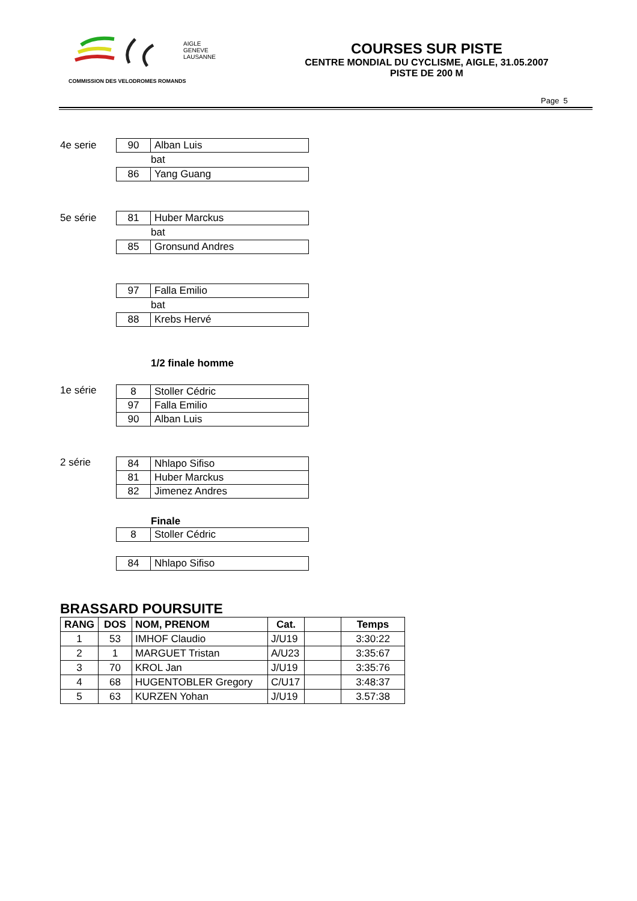AIGLE
GENEVE
LAUSANNE
COMMISSION DES VELODROMES ROMANDS
COURSES SUR PISTE
CENTRE MONDIAL DU CYCLISME, AIGLE, 31.05.2007
PISTE DE 200 M
Page 5
4e serie
| 90 | Alban Luis |
bat
| 86 | Yang Guang |
5e série
| 81 | Huber Marckus |
bat
| 85 | Gronsund Andres |
| 97 | Falla Emilio |
bat
| 88 | Krebs Hervé |
1/2 finale homme
1e série
| 8 | Stoller Cédric |
| 97 | Falla Emilio |
| 90 | Alban Luis |
2 série
| 84 | Nhlapo Sifiso |
| 81 | Huber Marckus |
| 82 | Jimenez Andres |
Finale
| 8 | Stoller Cédric |
| 84 | Nhlapo Sifiso |
BRASSARD POURSUITE
| RANG | DOS | NOM, PRENOM | Cat. | | Temps |
| --- | --- | --- | --- | --- | --- |
| 1 | 53 | IMHOF Claudio | J/U19 | | 3:30:22 |
| 2 | 1 | MARGUET Tristan | A/U23 | | 3:35:67 |
| 3 | 70 | KROL Jan | J/U19 | | 3:35:76 |
| 4 | 68 | HUGENTOBLER Gregory | C/U17 | | 3:48:37 |
| 5 | 63 | KURZEN Yohan | J/U19 | | 3.57:38 |